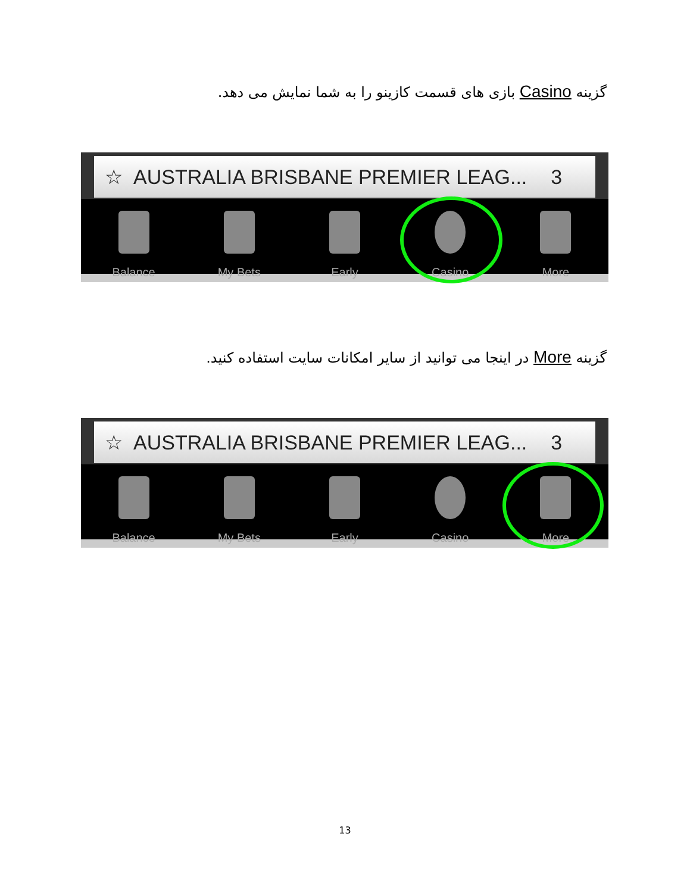گزینه Casino بازی های قسمت کازینو را به شما نمایش می دهد.
☆ AUSTRALIA BRISBANE PREMIER LEAG... 3
Balance My Bets Early Casino More
گزینه More در اینجا می توانید از سایر امکانات سایت استفاده کنید.
☆ AUSTRALIA BRISBANE PREMIER LEAG... 3
Balance My Bets Early Casino More
13